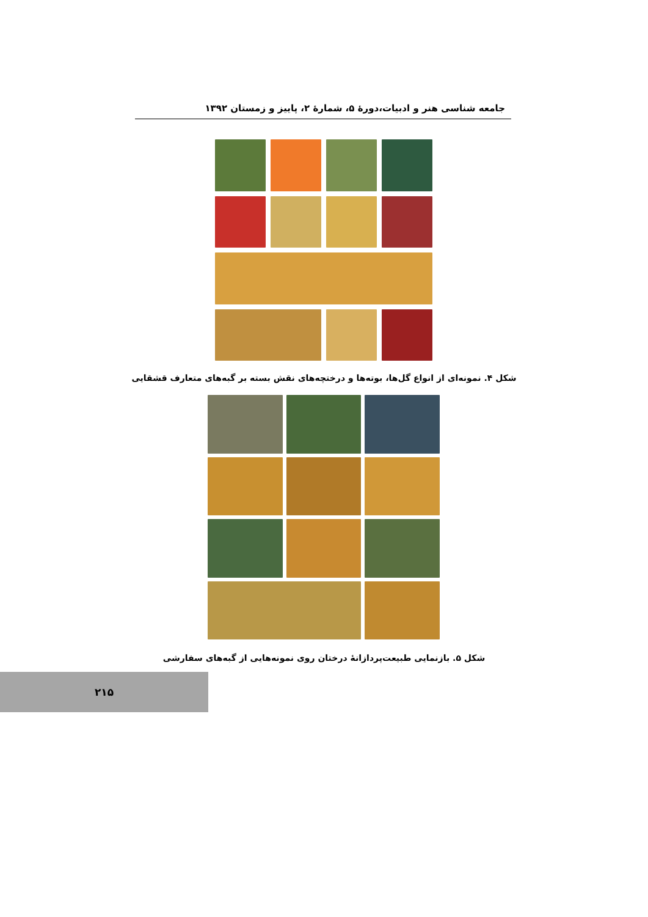جامعه شناسی هنر و ادبیات،دورهٔ ۵، شمارهٔ ۲، پاییز و زمستان ۱۳۹۲
شکل ۴. نمونه‌ای از انواع گل‌ها، بوته‌ها و درختچه‌های نقش بسته بر گبه‌های متعارف قشقایی
شکل ۵. بازنمایی طبیعت‌پردازانهٔ درختان روی نمونه‌هایی از گبه‌های سفارشی
۲۱۵